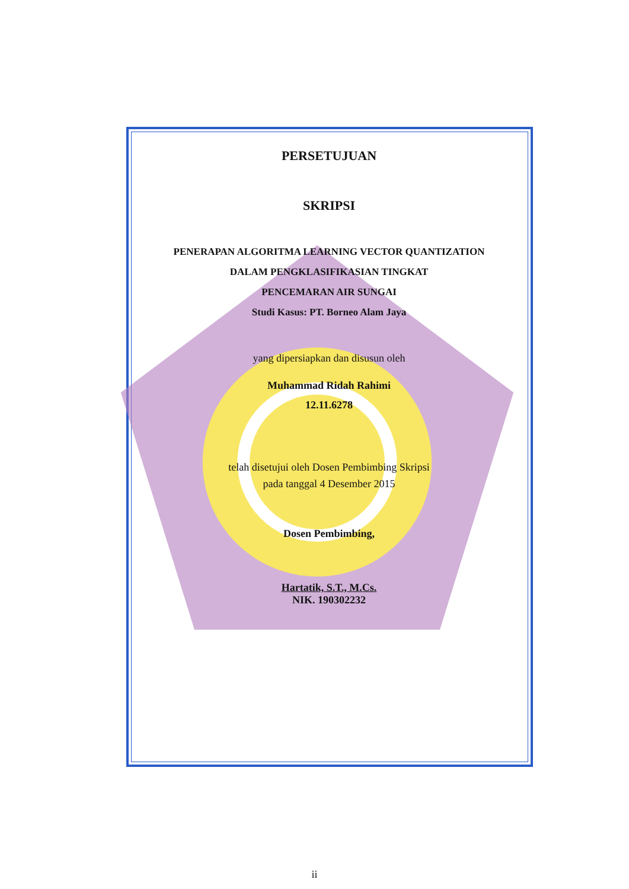PERSETUJUAN
SKRIPSI
PENERAPAN ALGORITMA LEARNING VECTOR QUANTIZATION
DALAM PENGKLASIFIKASIAN TINGKAT
PENCEMARAN AIR SUNGAI
Studi Kasus: PT. Borneo Alam Jaya
yang dipersiapkan dan disusun oleh
Muhammad Ridah Rahimi
12.11.6278
telah disetujui oleh Dosen Pembimbing Skripsi
pada tanggal 4 Desember 2015
Dosen Pembimbing,
Hartatik, S.T., M.Cs.
NIK. 190302232
ii